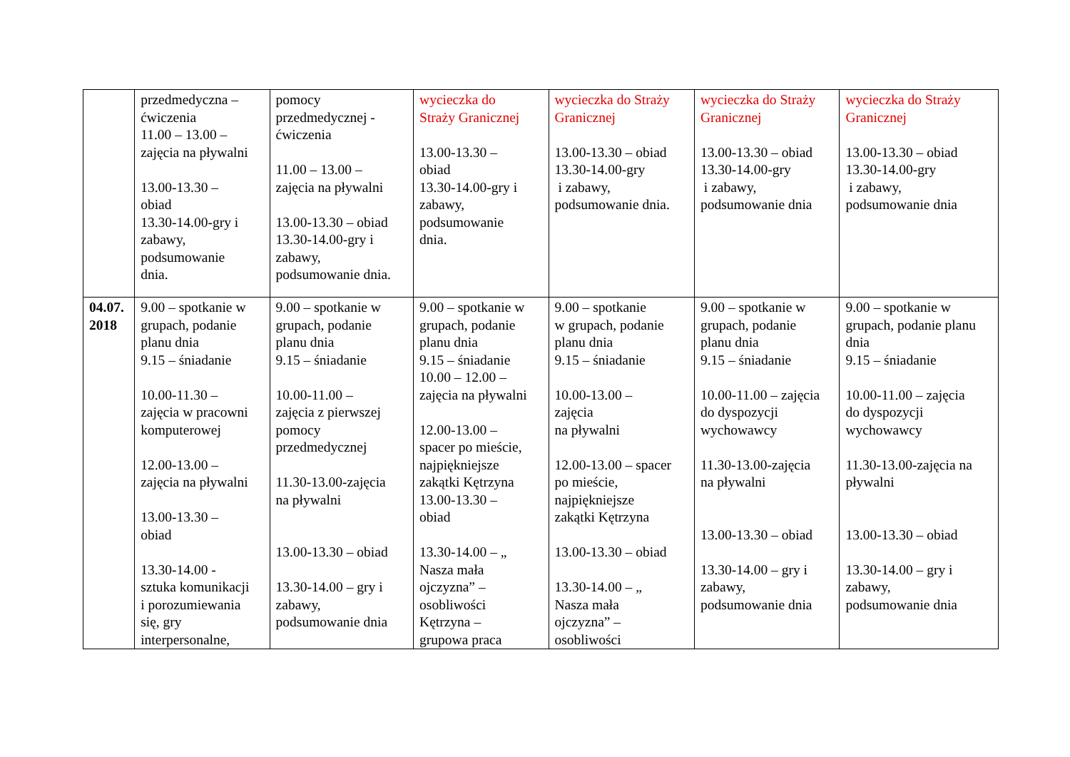| | przedmedyczna – ćwiczenia 11.00 – 13.00 – zajęcia na pływalni 13.00-13.30 – obiad 13.30-14.00-gry i zabawy, podsumowanie dnia. | pomocy przedmedycznej - ćwiczenia 11.00 – 13.00 – zajęcia na pływalni 13.00-13.30 – obiad 13.30-14.00-gry i zabawy, podsumowanie dnia. | wycieczka do Straży Granicznej 13.00-13.30 – obiad 13.30-14.00-gry i zabawy, podsumowanie dnia. | wycieczka do Straży Granicznej 13.00-13.30 – obiad 13.30-14.00-gry i zabawy, podsumowanie dnia. | wycieczka do Straży Granicznej 13.00-13.30 – obiad 13.30-14.00-gry i zabawy, podsumowanie dnia | wycieczka do Straży Granicznej 13.00-13.30 – obiad 13.30-14.00-gry i zabawy, podsumowanie dnia |
| 04.07. 2018 | 9.00 – spotkanie w grupach, podanie planu dnia 9.15 – śniadanie 10.00-11.30 – zajęcia w pracowni komputerowej 12.00-13.00 – zajęcia na pływalni 13.00-13.30 – obiad 13.30-14.00 - sztuka komunikacji i porozumiewania się, gry interpersonalne, | 9.00 – spotkanie w grupach, podanie planu dnia 9.15 – śniadanie 10.00-11.00 – zajęcia z pierwszej pomocy przedmedycznej 11.30-13.00-zajęcia na pływalni 13.00-13.30 – obiad 13.30-14.00 – gry i zabawy, podsumowanie dnia | 9.00 – spotkanie w grupach, podanie planu dnia 9.15 – śniadanie 10.00 – 12.00 – zajęcia na pływalni 12.00-13.00 – spacer po mieście, najpiękniejsze zakątki Kętrzyna 13.00-13.30 – obiad 13.30-14.00 – „ Nasza mała ojczyzna” – osobliwości Kętrzyna – grupowa praca | 9.00 – spotkanie w grupach, podanie planu dnia 9.15 – śniadanie 10.00-13.00 – zajęcia na pływalni 12.00-13.00 – spacer po mieście, najpiękniejsze zakątki Kętrzyna 13.00-13.30 – obiad 13.30-14.00 – „ Nasza mała ojczyzna” – osobliwości | 9.00 – spotkanie w grupach, podanie planu dnia 9.15 – śniadanie 10.00-11.00 – zajęcia do dyspozycji wychowawcy 11.30-13.00-zajęcia na pływalni 13.00-13.30 – obiad 13.30-14.00 – gry i zabawy, podsumowanie dnia | 9.00 – spotkanie w grupach, podanie planu dnia 9.15 – śniadanie 10.00-11.00 – zajęcia do dyspozycji wychowawcy 11.30-13.00-zajęcia na pływalni 13.00-13.30 – obiad 13.30-14.00 – gry i zabawy, podsumowanie dnia |